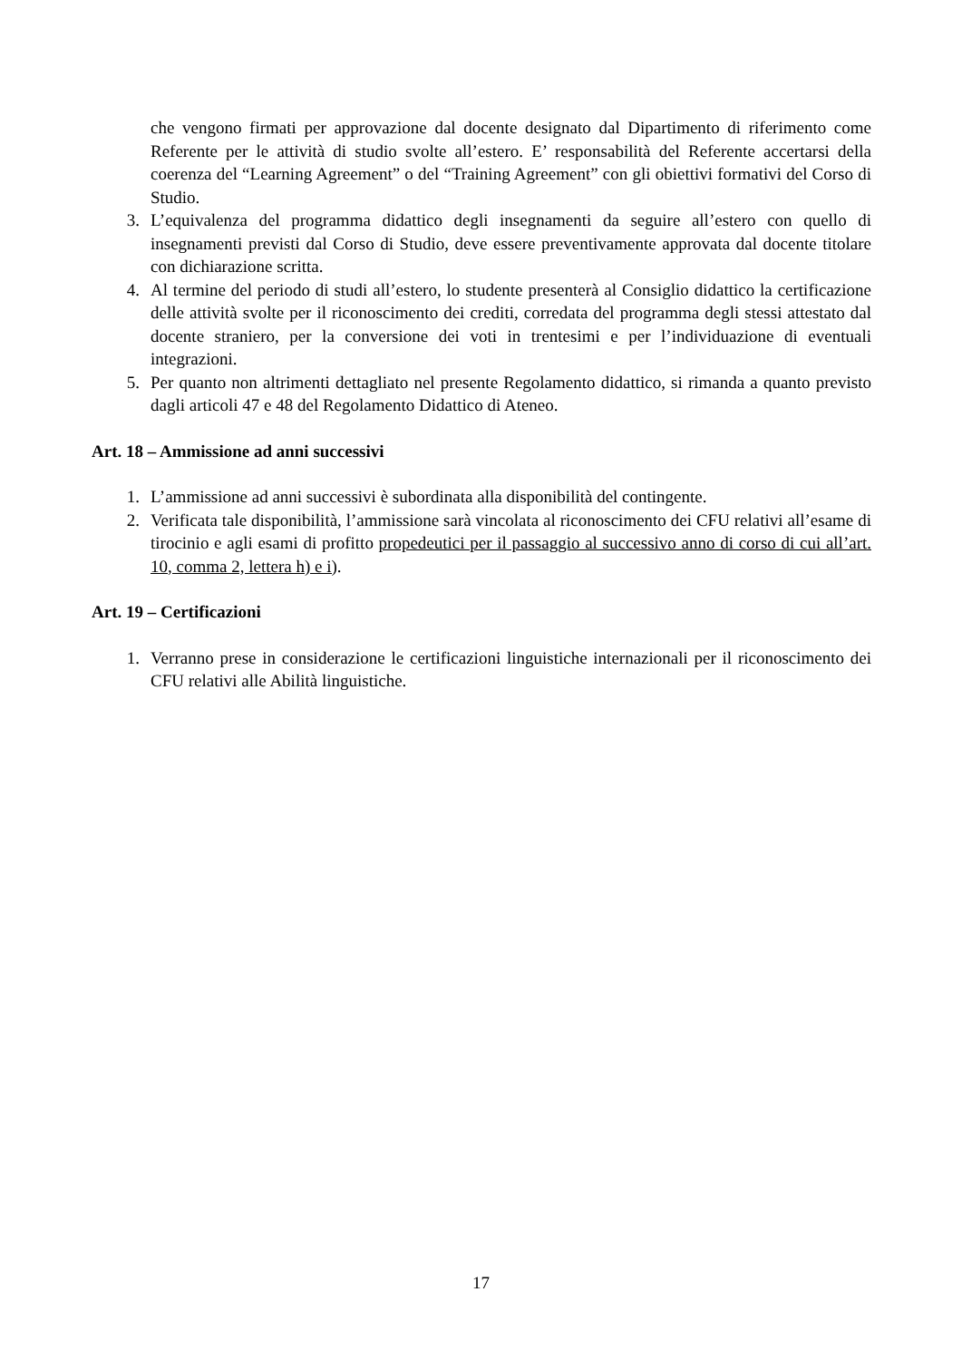che vengono firmati per approvazione dal docente designato dal Dipartimento di riferimento come Referente per le attività di studio svolte all’estero. E’ responsabilità del Referente accertarsi della coerenza del “Learning Agreement” o del “Training Agreement” con gli obiettivi formativi del Corso di Studio.
3. L’equivalenza del programma didattico degli insegnamenti da seguire all’estero con quello di insegnamenti previsti dal Corso di Studio, deve essere preventivamente approvata dal docente titolare con dichiarazione scritta.
4. Al termine del periodo di studi all’estero, lo studente presenterà al Consiglio didattico la certificazione delle attività svolte per il riconoscimento dei crediti, corredata del programma degli stessi attestato dal docente straniero, per la conversione dei voti in trentesimi e per l’individuazione di eventuali integrazioni.
5. Per quanto non altrimenti dettagliato nel presente Regolamento didattico, si rimanda a quanto previsto dagli articoli 47 e 48 del Regolamento Didattico di Ateneo.
Art. 18 – Ammissione ad anni successivi
1. L’ammissione ad anni successivi è subordinata alla disponibilità del contingente.
2. Verificata tale disponibilità, l’ammissione sarà vincolata al riconoscimento dei CFU relativi all’esame di tirocinio e agli esami di profitto propedeutici per il passaggio al successivo anno di corso di cui all’art. 10, comma 2, lettera h) e i).
Art. 19 – Certificazioni
1. Verranno prese in considerazione le certificazioni linguistiche internazionali per il riconoscimento dei CFU relativi alle Abilità linguistiche.
17